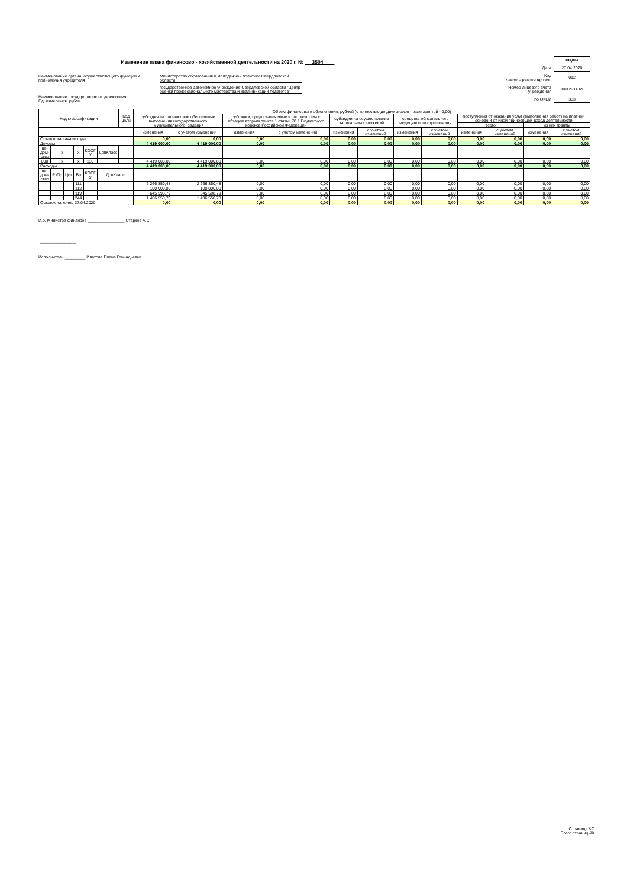Изменение плана финансово - хозяйственной деятельности на 2020 г. № 3504
Наименование органа, осуществляющего функции и полномочия учредителя
Наименование государственного учреждения
Ед. измерения: рубли
Министерство образования и молодежной политики Свердловской области
государственное автономное учреждение Свердловской области "Центр оценки профессионального мастерства и квалификаций педагогов"
| | КОДЫ |
| Дата | 27.04.2020 |
| Код главного распорядителя | 012 |
| Номер лицевого счета учреждения | 30012911820 |
| по ОКЕИ | 383 |
| Код классификации | | | | | | Код цели | Объем финансового обеспечения, рублей (с точностью до двух знаков после запятой - 0,00) | | | | | | | | | | | |
| --- | --- | --- | --- | --- | --- | --- | --- | --- | --- | --- | --- | --- | --- | --- | --- | --- | --- | --- |
| | | | | | | | субсидия на финансовое обеспечение выполнения государственного (муниципального) задания | | субсидии, предоставляемые в соответствии с абзацем вторым пункта 1 статьи 78.1 Бюджетного кодекса Российской Федерации | | субсидии на осуществление капитальных вложений | | средства обязательного медицинского страхования | | поступления от оказания услуг (выполнения работ) на платной основе и от иной приносящей доход деятельности | | | |
| | | | | | | | | | | | | | | | всего | | из них гранты | |
| | | | | | | | изменения | с учетом изменений | изменения | с учетом изменений | изменения | с учетом изменений | изменения | с учетом изменений | изменения | с учетом изменений | изменения | с учетом изменений |
| Остаток на начало года | | | | | | | 0,00 | 0,00 | 0,00 | 0,00 | 0,00 | 0,00 | 0,00 | 0,00 | 0,00 | 0,00 | 0,00 | 0,00 |
| Доходы | | | | | | | 4 419 000,00 | 4 419 000,00 | 0,00 | 0,00 | 0,00 | 0,00 | 0,00 | 0,00 | 0,00 | 0,00 | 0,00 | 0,00 |
| ве- дом- ство | х | | х | КОСГ У | ДопКласс | | | | | | | | | | | | | |
| 000 | х | | х | 130 | | | 4 419 000,00 | 4 419 000,00 | 0,00 | 0,00 | 0,00 | 0,00 | 0,00 | 0,00 | 0,00 | 0,00 | 0,00 | 0,00 |
| Расходы | | | | | | | 4 419 000,00 | 4 419 000,00 | 0,00 | 0,00 | 0,00 | 0,00 | 0,00 | 0,00 | 0,00 | 0,00 | 0,00 | 0,00 |
| ве- дом- ство | РзПр | Цст | Вр | КОСГ У | ДопКласс | | | | | | | | | | | | | |
| | | | 111 | | | | 2 266 850,48 | 2 266 850,48 | 0,00 | 0,00 | 0,00 | 0,00 | 0,00 | 0,00 | 0,00 | 0,00 | 0,00 | 0,00 |
| | | | 112 | | | | 100 000,00 | 100 000,00 | 0,00 | 0,00 | 0,00 | 0,00 | 0,00 | 0,00 | 0,00 | 0,00 | 0,00 | 0,00 |
| | | | 119 | | | | 645 598,79 | 645 598,79 | 0,00 | 0,00 | 0,00 | 0,00 | 0,00 | 0,00 | 0,00 | 0,00 | 0,00 | 0,00 |
| | | | 244 | | | | 1 406 550,73 | 1 406 550,73 | 0,00 | 0,00 | 0,00 | 0,00 | 0,00 | 0,00 | 0,00 | 0,00 | 0,00 | 0,00 |
| Остаток на конец 27.04.2020 | | | | | | | 0,00 | 0,00 | 0,00 | 0,00 | 0,00 | 0,00 | 0,00 | 0,00 | 0,00 | 0,00 | 0,00 | 0,00 |
И.о. Министра финансов ________________ Старков А.С.
________________
Исполнитель _________ Ипатова Елена Геннадьевна
Страница &С
Всего страниц &К